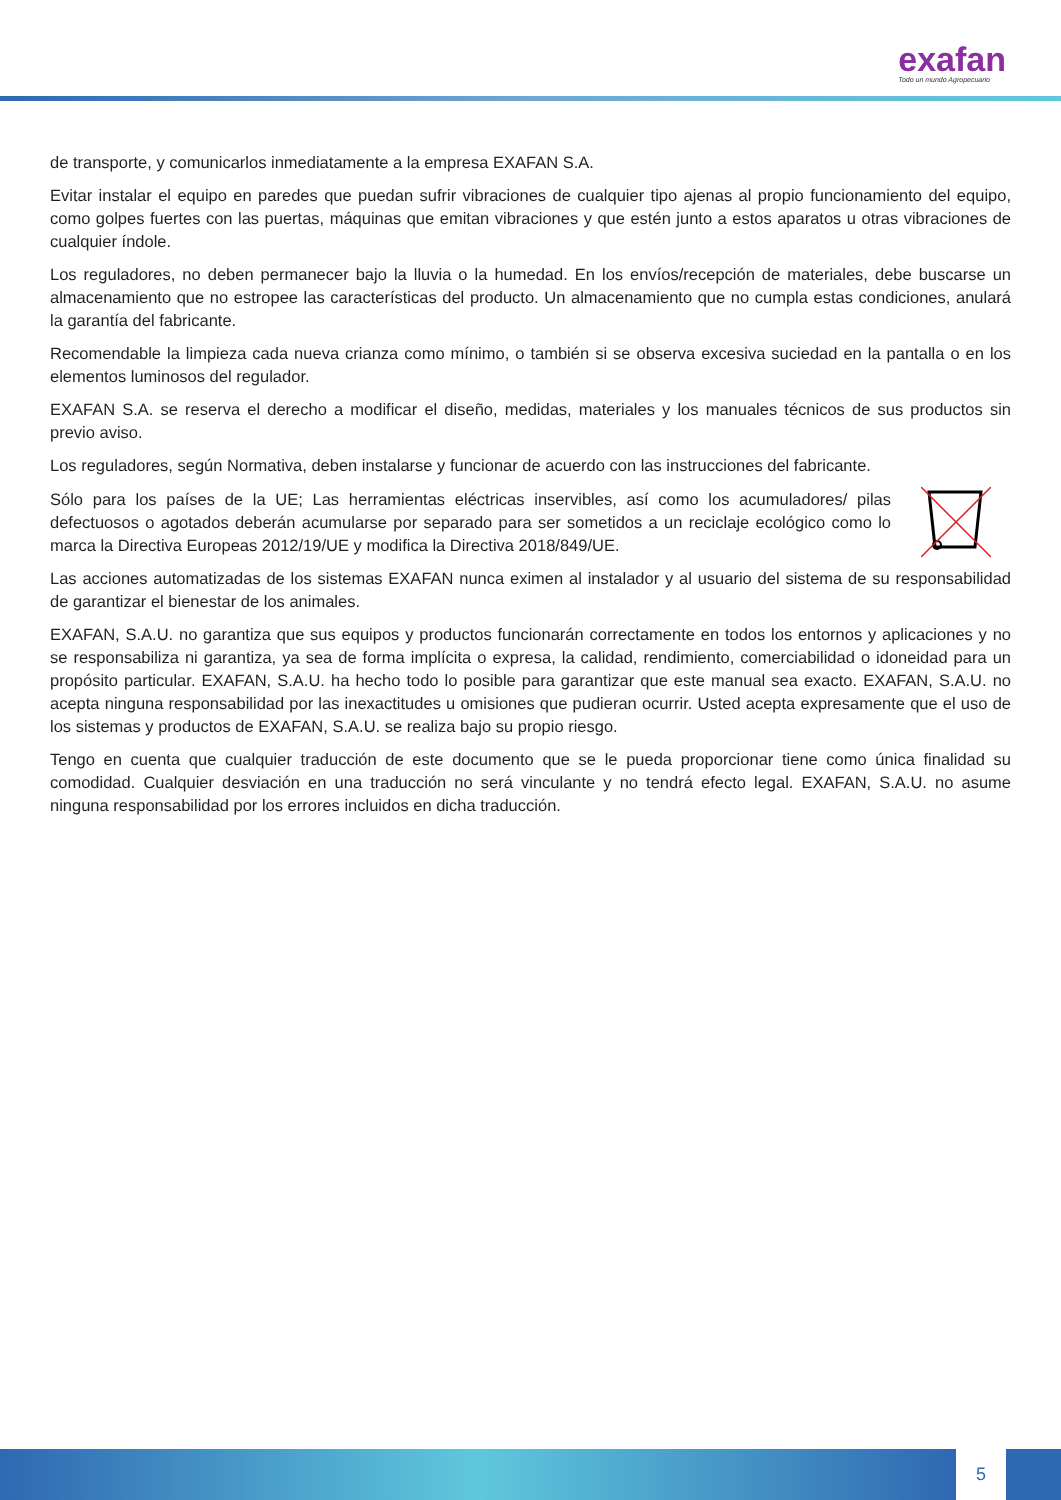exafan
Todo un mundo Agropecuario
de transporte, y comunicarlos inmediatamente a la empresa EXAFAN S.A.
Evitar instalar el equipo en paredes que puedan sufrir vibraciones de cualquier tipo ajenas al propio funcionamiento del equipo, como golpes fuertes con las puertas, máquinas que emitan vibraciones y que estén junto a estos aparatos u otras vibraciones de cualquier índole.
Los reguladores, no deben permanecer bajo la lluvia o la humedad. En los envíos/recepción de materiales, debe buscarse un almacenamiento que no estropee las características del producto. Un almacenamiento que no cumpla estas condiciones, anulará la garantía del fabricante.
Recomendable la limpieza cada nueva crianza como mínimo, o también si se observa excesiva suciedad en la pantalla o en los elementos luminosos del regulador.
EXAFAN S.A. se reserva el derecho a modificar el diseño, medidas, materiales y los manuales técnicos de sus productos sin previo aviso.
Los reguladores, según Normativa, deben instalarse y funcionar de acuerdo con las instrucciones del fabricante.
Sólo para los países de la UE; Las herramientas eléctricas inservibles, así como los acumuladores/ pilas defectuosos o agotados deberán acumularse por separado para ser sometidos a un reciclaje ecológico como lo marca la Directiva Europeas 2012/19/UE y modifica la Directiva 2018/849/UE.
Las acciones automatizadas de los sistemas EXAFAN nunca eximen al instalador y al usuario del sistema de su responsabilidad de garantizar el bienestar de los animales.
EXAFAN, S.A.U. no garantiza que sus equipos y productos funcionarán correctamente en todos los entornos y aplicaciones y no se responsabiliza ni garantiza, ya sea de forma implícita o expresa, la calidad, rendimiento, comerciabilidad o idoneidad para un propósito particular. EXAFAN, S.A.U. ha hecho todo lo posible para garantizar que este manual sea exacto. EXAFAN, S.A.U. no acepta ninguna responsabilidad por las inexactitudes u omisiones que pudieran ocurrir. Usted acepta expresamente que el uso de los sistemas y productos de EXAFAN, S.A.U. se realiza bajo su propio riesgo.
Tengo en cuenta que cualquier traducción de este documento que se le pueda proporcionar tiene como única finalidad su comodidad. Cualquier desviación en una traducción no será vinculante y no tendrá efecto legal. EXAFAN, S.A.U. no asume ninguna responsabilidad por los errores incluidos en dicha traducción.
5